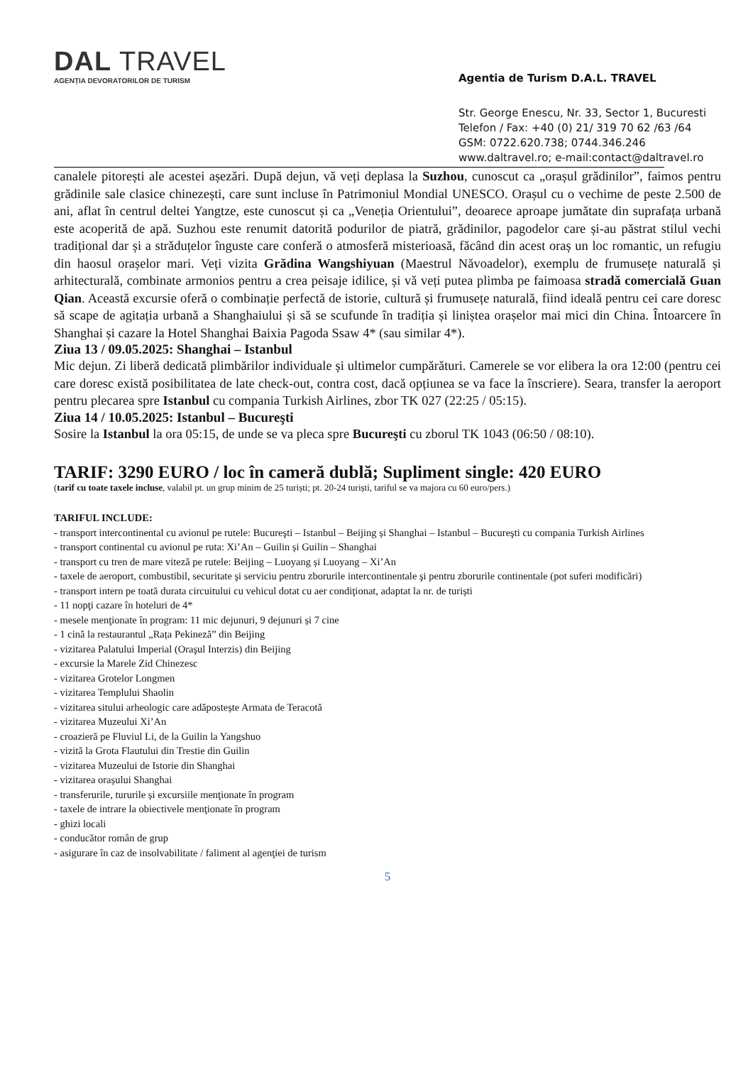DAL TRAVEL
AGENȚIA DEVORATORILOR DE TURISM
Agentia de Turism D.A.L. TRAVEL
Str. George Enescu, Nr. 33, Sector 1, Bucuresti
Telefon / Fax: +40 (0) 21/ 319 70 62 /63 /64
GSM: 0722.620.738; 0744.346.246
www.daltravel.ro; e-mail:contact@daltravel.ro
canalele pitorești ale acestei așezări. După dejun, vă veți deplasa la Suzhou, cunoscut ca „orașul grădinilor”, faimos pentru grădinile sale clasice chinezești, care sunt incluse în Patrimoniul Mondial UNESCO. Orașul cu o vechime de peste 2.500 de ani, aflat în centrul deltei Yangtze, este cunoscut și ca „Veneția Orientului”, deoarece aproape jumătate din suprafața urbană este acoperită de apă. Suzhou este renumit datorită podurilor de piatră, grădinilor, pagodelor care și-au păstrat stilul vechi tradițional dar și a străduțelor înguste care conferă o atmosferă misterioasă, făcând din acest oraș un loc romantic, un refugiu din haosul orașelor mari. Veți vizita Grădina Wangshiyuan (Maestrul Năvoadelor), exemplu de frumusețe naturală și arhitecturală, combinate armonios pentru a crea peisaje idilice, și vă veți putea plimba pe faimoasa stradă comercială Guan Qian. Această excursie oferă o combinație perfectă de istorie, cultură și frumusețe naturală, fiind ideală pentru cei care doresc să scape de agitația urbană a Shanghaiului și să se scufunde în tradiția și liniștea orașelor mai mici din China. Întoarcere în Shanghai și cazare la Hotel Shanghai Baixia Pagoda Ssaw 4* (sau similar 4*).
Ziua 13 / 09.05.2025: Shanghai – Istanbul
Mic dejun. Zi liberă dedicată plimbărilor individuale și ultimelor cumpărături. Camerele se vor elibera la ora 12:00 (pentru cei care doresc există posibilitatea de late check-out, contra cost, dacă opțiunea se va face la înscriere). Seara, transfer la aeroport pentru plecarea spre Istanbul cu compania Turkish Airlines, zbor TK 027 (22:25 / 05:15).
Ziua 14 / 10.05.2025: Istanbul – Bucureşti
Sosire la Istanbul la ora 05:15, de unde se va pleca spre Bucureşti cu zborul TK 1043 (06:50 / 08:10).
TARIF: 3290 EURO / loc în cameră dublă; Supliment single: 420 EURO
(tarif cu toate taxele incluse, valabil pt. un grup minim de 25 turiști; pt. 20-24 turiști, tariful se va majora cu 60 euro/pers.)
TARIFUL INCLUDE:
- transport intercontinental cu avionul pe rutele: Bucureşti – Istanbul – Beijing și Shanghai – Istanbul – Bucureşti cu compania Turkish Airlines
- transport continental cu avionul pe ruta: Xi’An – Guilin și Guilin – Shanghai
- transport cu tren de mare viteză pe rutele: Beijing – Luoyang și Luoyang – Xi’An
- taxele de aeroport, combustibil, securitate şi serviciu pentru zborurile intercontinentale şi pentru zborurile continentale (pot suferi modificări)
- transport intern pe toată durata circuitului cu vehicul dotat cu aer condiţionat, adaptat la nr. de turiști
- 11 nopţi cazare în hoteluri de 4*
- mesele menţionate în program: 11 mic dejunuri, 9 dejunuri și 7 cine
- 1 cină la restaurantul „Rața Pekineză” din Beijing
- vizitarea Palatului Imperial (Oraşul Interzis) din Beijing
- excursie la Marele Zid Chinezesc
- vizitarea Grotelor Longmen
- vizitarea Templului Shaolin
- vizitarea sitului arheologic care adăpostește Armata de Teracotă
- vizitarea Muzeului Xi’An
- croazieră pe Fluviul Li, de la Guilin la Yangshuo
- vizită la Grota Flautului din Trestie din Guilin
- vizitarea Muzeului de Istorie din Shanghai
- vizitarea orașului Shanghai
- transferurile, tururile și excursiile menţionate în program
- taxele de intrare la obiectivele menţionate în program
- ghizi locali
- conducător român de grup
- asigurare în caz de insolvabilitate / faliment al agenţiei de turism
5